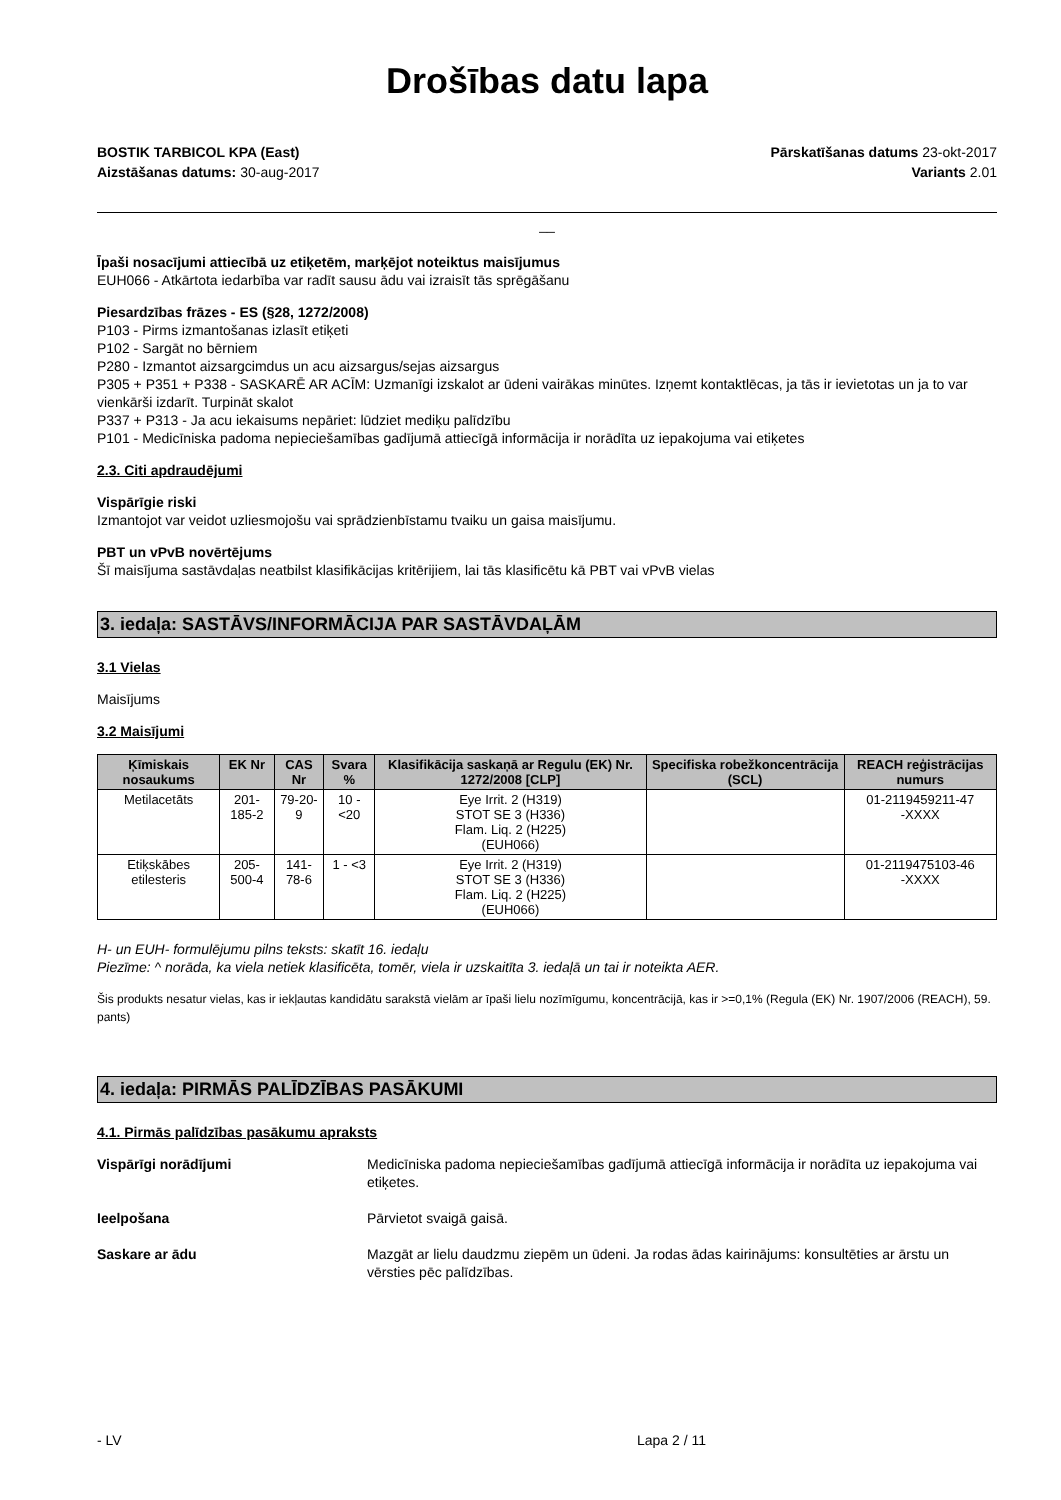Drošības datu lapa
BOSTIK TARBICOL KPA (East)
Aizstāšanas datums: 30-aug-2017
Pārskatīšanas datums 23-okt-2017
Variants 2.01
__
Īpaši nosacījumi attiecībā uz etiķetēm, marķējot noteiktus maisījumus
EUH066 - Atkārtota iedarbība var radīt sausu ādu vai izraisīt tās sprēgāšanu
Piesardzības frāzes - ES (§28, 1272/2008)
P103 - Pirms izmantošanas izlasīt etiķeti
P102 - Sargāt no bērniem
P280 - Izmantot aizsargcimdus un acu aizsargus/sejas aizsargus
P305 + P351 + P338 - SASKARĒ AR ACĪM: Uzmanīgi izskalot ar ūdeni vairākas minūtes. Izņemt kontaktlēcas, ja tās ir ievietotas un ja to var vienkārši izdarīt. Turpināt skalot
P337 + P313 - Ja acu iekaisums nepāriet: lūdziet mediķu palīdzību
P101 - Medicīniska padoma nepieciešamības gadījumā attiecīgā informācija ir norādīta uz iepakojuma vai etiķetes
2.3. Citi apdraudējumi
Vispārīgie riski
Izmantojot var veidot uzliesmojošu vai sprādzienbīstamu tvaiku un gaisa maisījumu.
PBT un vPvB novērtējums
Šī maisījuma sastāvdaļas neatbilst klasifikācijas kritērijiem, lai tās klasificētu kā PBT vai vPvB vielas
3. iedaļa: SASTĀVS/INFORMĀCIJA PAR SASTĀVDAĻĀM
3.1 Vielas
Maisījums
3.2 Maisījumi
| Ķīmiskais nosaukums | EK Nr | CAS Nr | Svara % | Klasifikācija saskaņā ar Regulu (EK) Nr. 1272/2008 [CLP] | Specifiska robežkoncentrācija (SCL) | REACH reģistrācijas numurs |
| --- | --- | --- | --- | --- | --- | --- |
| Metilacetāts | 201-185-2 | 79-20-9 | 10 - <20 | Eye Irrit. 2 (H319) STOT SE 3 (H336) Flam. Liq. 2 (H225) (EUH066) | | 01-2119459211-47 -XXXX |
| Etiķskābes etilesteris | 205-500-4 | 141-78-6 | 1 - <3 | Eye Irrit. 2 (H319) STOT SE 3 (H336) Flam. Liq. 2 (H225) (EUH066) | | 01-2119475103-46 -XXXX |
H- un EUH- formulējumu pilns teksts: skatīt 16. iedaļu
Piezīme: ^ norāda, ka viela netiek klasificēta, tomēr, viela ir uzskaitīta 3. iedaļā un tai ir noteikta AER.
Šis produkts nesatur vielas, kas ir iekļautas kandidātu sarakstā vielām ar īpaši lielu nozīmīgumu, koncentrācijā, kas ir >=0,1% (Regula (EK) Nr. 1907/2006 (REACH), 59. pants)
4. iedaļa: PIRMĀS PALĪDZĪBAS PASĀKUMI
4.1. Pirmās palīdzības pasākumu apraksts
Vispārīgi norādījumi Medicīniska padoma nepieciešamības gadījumā attiecīgā informācija ir norādīta uz iepakojuma vai etiķetes.
Ieelpošana Pārvietot svaigā gaisā.
Saskare ar ādu Mazgāt ar lielu daudzmu ziepēm un ūdeni. Ja rodas ādas kairinājums: konsultēties ar ārstu un vērsties pēc palīdzības.
- LV Lapa 2 / 11